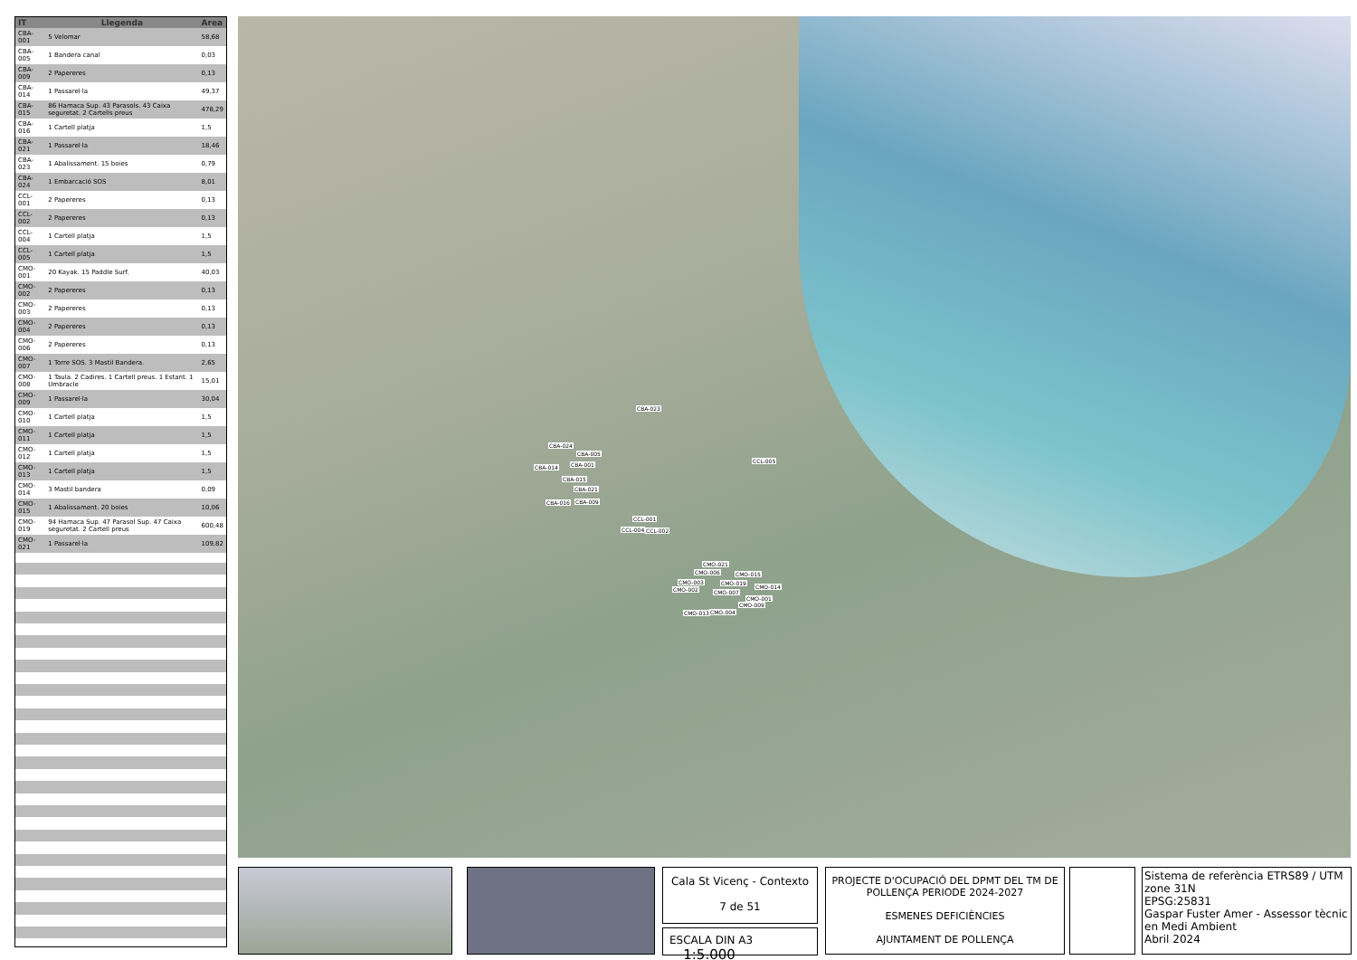| IT | Llegenda | Area |
| --- | --- | --- |
| CBA-001 | 5 Velomar | 58,68 |
| CBA-005 | 1 Bandera canal | 0,03 |
| CBA-009 | 2 Papereres | 0,13 |
| CBA-014 | 1 Passarel·la | 49,37 |
| CBA-015 | 86 Hamaca Sup. 43 Parasols. 43 Caixa seguretat. 2 Cartells preus | 478,29 |
| CBA-016 | 1 Cartell platja | 1,5 |
| CBA-021 | 1 Passarel·la | 18,46 |
| CBA-023 | 1 Abalissament. 15 boies | 0,79 |
| CBA-024 | 1 Embarcació SOS | 8,01 |
| CCL-001 | 2 Papereres | 0,13 |
| CCL-002 | 2 Papereres | 0,13 |
| CCL-004 | 1 Cartell platja | 1,5 |
| CCL-005 | 1 Cartell platja | 1,5 |
| CMO-001 | 20 Kayak. 15 Paddle Surf. | 40,03 |
| CMO-002 | 2 Papereres | 0,13 |
| CMO-003 | 2 Papereres | 0,13 |
| CMO-004 | 2 Papereres | 0,13 |
| CMO-006 | 2 Papereres | 0,13 |
| CMO-007 | 1 Torre SOS. 3 Mastil Bandera. | 2,65 |
| CMO-008 | 1 Taula. 2 Cadires. 1 Cartell preus. 1 Estant. 1 Umbracle | 15,01 |
| CMO-009 | 1 Passarel·la | 30,04 |
| CMO-010 | 1 Cartell platja | 1,5 |
| CMO-011 | 1 Cartell platja | 1,5 |
| CMO-012 | 1 Cartell platja | 1,5 |
| CMO-013 | 1 Cartell platja | 1,5 |
| CMO-014 | 3 Mastil bandera | 0,09 |
| CMO-015 | 1 Abalissament. 20 boies | 10,06 |
| CMO-019 | 94 Hamaca Sup. 47 Parasol Sup. 47 Caixa seguretat. 2 Cartell preus | 600,48 |
| CMO-021 | 1 Passarel·la | 109,82 |
CBA-023
CBA-024
CBA-005
CBA-001 CBA-014
CBA-015
CBA-021
CBA-016 CBA-009
CCL-005
CCL-001
CCL-004 CCL-002
CMO-021
CMO-006 CMO-015
CMO-003 CMO-019
CMO-002 CMO-014
CMO-007
CMO-001
CMO-009
CMO-013 CMO-004
Cala St Vicenç - Contexto
7 de 51
ESCALA DIN A3 1:5.000
PROJECTE D'OCUPACIÓ DEL DPMT DEL TM DE POLLENÇA PERIODE 2024-2027
ESMENES DEFICIÈNCIES
AJUNTAMENT DE POLLENÇA
Sistema de referència ETRS89 / UTM zone 31N
EPSG:25831
Gaspar Fuster Amer - Assessor tècnic en Medi Ambient
Abril 2024